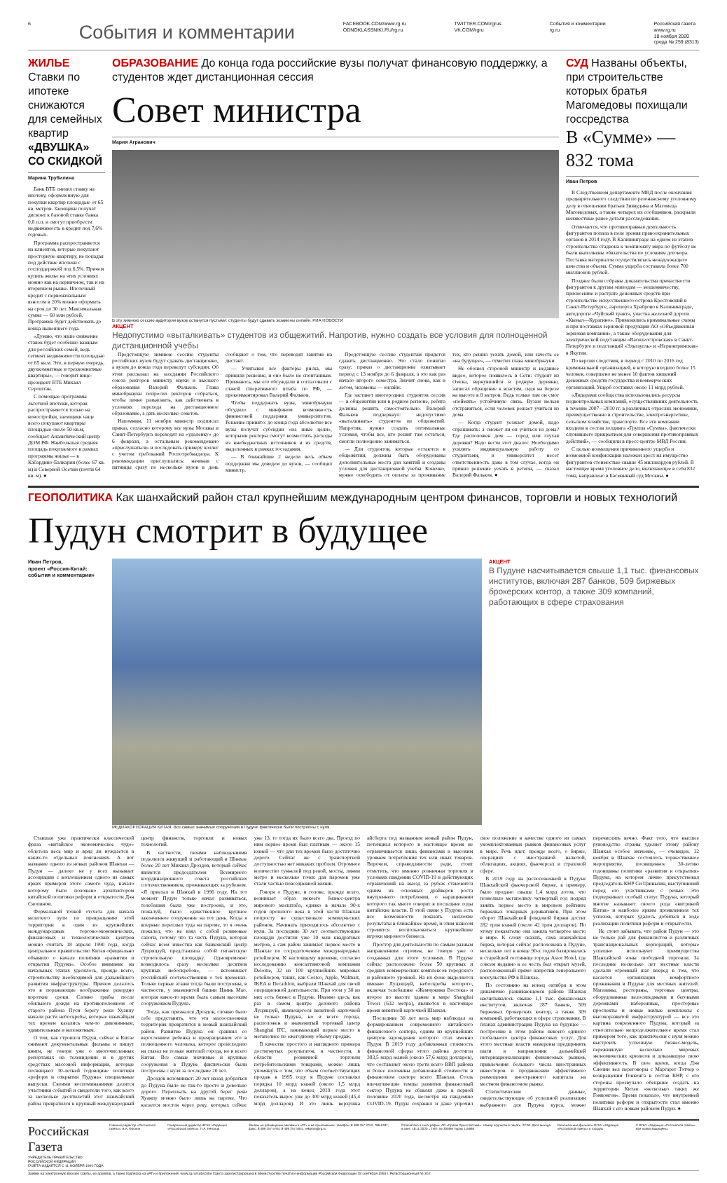6
События и комментарии
FACEBOOK.COM/www.rg.ru
ODNOKLASSNIKI.RU/rg.ru
TWITTER.COM/rgrus
VK.COM/rgru
События и комментарии
rg.ru
Российская газета
www.rg.ru
18 ноября 2020
среда № 259 (8313)
ЖИЛЬЕ Ставки по ипотеке снижаются для семейных квартир
«ДВУШКА» СО СКИДКОЙ
Марина Трубилина
Банк ВТБ снизил ставку на ипотеку, оформленную для покупки квартир площадью от 65 кв. метров. Заемщики получат дисконт к базовой ставке банка 0,8 п.п. и смогут приобрести недвижимость в кредит под 7,6% годовых.
Программа распространяется на клиентов, которые покупают просторную квартиру, не попадая под действие ипотеки с господдержкой под 6,5%. Причем купить жилье на этих условиях можно как на первичном, так и на вторичном рынке. Ипотечный кредит с первоначальным взносом в 20% можно оформить на срок до 30 лет. Максимальная сумма — 60 млн рублей. Программа будет действовать до конца нынешнего года.
«Думаю, что наше снижение ставок будет особенно важным для российских семей, ведь сегмент недвижимости площадью от 65 кв.м. Это, в первую очередь, двухкомнатные и трехкомнатные квартиры», — говорит вице-президент ВТБ Михаил Сероштан.
С помощью программы льготной ипотеки, которая распространяется только на новостройки, заемщики чаще всего покупают квартиры площадью около 50 кв.м, сообщает Аналитический центр ДОМ.РФ. Наибольшая средняя площадь покупаемого в рамках программы жилья — в Кабардино-Балкарии (более 67 кв. м) и Северной Осетии (почти 64 кв. м). ●
ОБРАЗОВАНИЕ До конца года российские вузы получат финансовую поддержку, а студентов ждет дистанционная сессия
Совет министра
Мария Агранович
В эту зимнюю сессию аудитории вузов останутся пустыми: студенты будут сдавать экзамены онлайн. РИА НОВОСТИ
АКЦЕНТ
Недопустимо «выталкивать» студентов из общежитий. Напротив, нужно создать все условия для полноценной дистанционной учебы
Предстоящую зимнюю сессию студенты российских вузов будут сдавать дистанционно, а вузам до конца года переведут субсидии. Об этом рассказал на заседании Российского союза ректоров министр науки и высшего образования Валерий Фальков. Глава минобрнауки попросил ректоров собраться, чтобы лично разъяснить, как действовать в условиях перехода на дистанционное образование, а дать несколько советов.
Напомним, 11 ноября министр подписал приказ, согласно которому все вузы Москвы и Санкт-Петербурга переходят на «удаленку» до 6 февраля, а остальным рекомендовано «прислушаться» и последовать примеру коллег с учетом требований Роспотребнадзора. К рекомендации прислушались: начиная с пятницы сразу по несколько вузов в день сообщают о том, что переводят занятия на дистант.
— Учитывая все факторы риска, мы приняли решение, и оно было не спонтанным. Признаюсь, мы его обсуждали и согласовали с главой Оперативного штаба по РФ, — прокомментировал Валерий Фальков.
Чтобы поддержать вузы, минобрнауки обсудило с минфином возможность финансовой поддержки университетов. Решение принято: до конца года абсолютно все вузы получат субсидии «на иные цели», которыми ректоры смогут возместить расходы из внебюджетных источников и из средств, выделенных в рамках госзадания.
— В ближайшие 2 недели весь объем поддержки мы доведем до вузов, — сообщил министр.
Предстоящую сессию студентам придется сдавать дистанционно. Это стало понятно сразу: приказ о дистанционке охватывает период с 13 ноября до 6 февраля, а это как раз начало второго семестра. Значит снова, как и летом, экзамены — онлайн.
Где застанет иногородних студентов сессия — в общежитии или в родном регионе, ребята должны решить самостоятельно. Валерий Фальков подчеркнул: недопустимо «выталкивать» студентов из общежитий. Напротив, нужно создать оптимальные условия, чтобы все, кто решит там остаться, смогли полноценно заниматься.
— Для студентов, которые остаются в общежитии, должны быть оборудованы дополнительные места для занятий и созданы условия для дистанционной учебы. Конечно, нужно освободить от оплаты за проживание тех, кто решил уехать домой, или зачесть ее «на будущее», — отметил глава минобрнауки.
Не обошел стороной министр и недавнее видео, которое появилось в Сети: студент из Омска, вернувшийся в родную деревню, записал обращение к властям, сидя на березе на высоте в 8 метров. Ведь только там он смог «поймать» устойчивую связь. Вузам нельзя отстраняться, если человек решает учиться из дома.
— Когда студент уезжает домой, надо спрашивать: а сможет ли он учиться из дома? Где расположен дом — город или глухая деревня? Надо вести этот диалог. Необходимо усилить индивидуальную работу со студентами, и университет несет ответственность даже в том случае, когда он принял решение уехать в регион, — сказал Валерий Фальков. ●
СУД Названы объекты, при строительстве которых братья Магомедовы похищали госсредства
В «Сумме» — 832 тома
Иван Петров
В Следственном департаменте МВД после окончания предварительного следствия по резонансному уголовному делу в отношении братьев Зиявудина и Магомеда Магомедовых, а также четырех их сообщников, раскрыли неизвестные ранее детали расследования.
Отмечается, что противоправная деятельность фигурантов попала в поле зрения правоохранительных органов в 2014 году. В Калининграде на одном из этапов строительства стадиона к чемпионату мира по футболу не были выполнены обязательства по условиям договора. Поставка материалов осуществлялась ненадлежащего качества и объема. Сумма ущерба составила более 700 миллионов рублей.
Позднее были собраны доказательства причастности фигурантов к другим эпизодам — мошенничеству, присвоению и растрате денежных средств при строительстве искусственного острова Крестовский в Санкт-Петербурге, аэропорта Храброво в Калининграде, автодороги «Чуйский тракт», участка железной дороги «Кызыл—Курагино». Применялись криминальные схемы и при поставках зерновой продукции АО «Объединенная зерновая компания», а также оборудования для электрической подстанции «Василеостровская» в Санкт-Петербурге и подстанций «Эльгаугль» и «Нерюнгринская» в Якутии.
По версии следствия, в период с 2010 по 2016 год криминальной организацией, в которую входило более 15 человек, совершено не менее 10 фактов хищений денежных средств государства и коммерческих организаций. Ущерб составил около 11 млрд рублей.
«Лидерами сообщества использовались ресурсы подконтрольных компаний, осуществлявших деятельность в течение 2007—2010 гг. в различных отраслях экономики, преимущественно в строительстве, электроэнергетике, сельском хозяйстве, транспорте. Все эти компании входили в состав холдинга «Группа «Сумма», фактически служившего прикрытием для совершения противоправных действий», — сообщили в пресс-центре МВД России.
С целью возмещения причиненного ущерба и возможной конфискации наложен арест на имущество фигурантов стоимостью свыше 45 миллиардов рублей. В настоящее время уголовное дело, включающее в себя 832 тома, направлено в Басманный суд Москвы. ●
ГЕОПОЛИТИКА Как шанхайский район стал крупнейшим международным центром финансов, торговли и новых технологий
Пудун смотрит в будущее
Иван Петров,
проект «Россия-Китай: события и комментарии»
МЕДИАКОРПОРАЦИЯ КИТАЯ. Все самые значимые сооружения в Пудуне фактически были построены с нуля.
АКЦЕНТ
В Пудуне насчитывается свыше 1,1 тыс. финансовых институтов, включая 287 банков, 509 биржевых брокерских контор, а также 309 компаний, работающих в сфере страхования
Ставшая уже практически классической фраза «китайское экономическое чудо» облетела весь мир и вряд ли нуждается в каких-то отдельных пояснениях. А вот название одного из новых районов Шанхая — Пудун — далеко не у всех вызывает ассоциации с воплощением одного из самых ярких примеров этого самого чуда, начало которому было положено архитектором китайской политики реформ и открытости Дэн Сяопином.
Формальной точкой отсчета для начала нелегкого пути по превращению этой территории в один из крупнейших международных торгово-экономических, финансовых и технологических центров можно считать 18 апреля 1990 года, когда центральное правительство Китая официально объявило о начале политики «развития и открытия Пудуна». Особое внимание на начальных этапах уделялось, прежде всего, строительству необходимой для дальнейшего развития инфраструктуры. Причем делалось это в поражающие воображение рекордно короткие сроки. Словно грибы после обильного дождя на противоположном от старого района Пуси берегу реки Хуанпу начали расти небоскребы, которые шанхайцам тех времен казались чем-то диковинным, удивительным и непонятным.
О том, как строился Пудун, сейчас в Китае снимают документальные фильмы и пишут книги, не говоря уже о многочисленных репортажах на телевидении и в других средствах массовой информации, которые посвящают 30-летней годовщине политики «реформ и открытия Пудуна» специальные выпуски. Своими воспоминаниями делятся участники событий и свидетели того, как всего за несколько десятилетий этот шанхайский район превратился в крупный международный центр финансов, торговли и новых технологий.
В частности, своими наблюдениями поделился живущий и работающий в Шанхае более 20 лет Михаил Дроздов, который сейчас является председателем Всемирного координационного совета российских соотечественников, проживающих за рубежом. «Я приехал в Шанхай в 1996 году. На тот момент Пудун только начал развиваться, телебашня была уже построена, и это, пожалуй, было единственное крупное законченное сооружение на тот день. Когда я впервые переплыл туда на пароме, то я очень пожалел, что не взял с собой резиновые сапоги, потому что та часть Пудуна, которая сейчас всем известна как банковский центр Луцзяцзуй, представляла собой гигантскую строительную площадку. Одновременно возводилось сразу несколько десятков крупных небоскребов», — вспоминает российский соотечественник о тех временах. Только первые этажи тогда были построены, в частности, у знаменитой башни Цзинь Мао, которая какое-то время была самым высоким сооружением Пудуна.
Тогда, как признался Дроздов, сложно было себе представить, что эта малоосвоенная территория превратится в новый шанхайский район. Развитие Пудуна он сравнил со взрослением ребенка и превращением его в полноценного человека, которое происходило на глазах не только жителей города, но и всего Китая. Все самые значимые и крупные сооружения в Пудуне фактически были построены с нуля за последние 20 лет.
Дроздов вспоминает: 20 лет назад добраться до Пудуна было не так-то просто и довольно дорого. Переплыть на другой берег реки Хуанпу можно было лишь на пароме. Что касается мостов через реку, которых сейчас уже 13, то тогда их было всего два. Проезд по ним первое время был платным — около 15 юаней — что для тех времен было достаточно дорого. Сейчас же с транспортной доступностью нет никаких проблем. Огромное количество туннелей под рекой, мосты, линии метро и несколько точек для паромов уже стали частью повседневной жизни.
Говоря о Пудуне, в голове, прежде всего, возникает образ некоего бизнес-центра мирового масштаба, однако в начале 90-х годов прошлого века в этой части Шанхая попросту не существовало коммерческих районов. Начинать приходилось абсолютно с нуля. За последние 30 лет соответствующие площади достигли уже 10 млн квадратных метров, а сам район занимает первое место в Шанхае по сосредоточению международных ретейлеров. К настоящему времени, согласно исследованию консалтинговой компании Deloitte, 32 из 100 крупнейших мировых ретейлеров, таких, как Costco, Apple, Walmart, IKEA и Decathlon, выбрали Шанхай для своей операционной деятельности. При этом у 30 из них есть бизнес в Пудуне. Именно здесь, как раз в самом центре делового района Луцзяцзуй, являющегося визитной карточкой не только Пудуна, но и всего города, расположен и знаменитый торговый центр Shanghai IFC, занимающий первое место в мегаполисе по ежегодному объему продаж.
В качестве простого и наглядного примера достигнутых результатов, в частности, в области розничной торговли потребительскими товарами, можно лишь упомянуть о том, что объем соответствующих продаж в 1995 году в Пудуне составлял порядка 10 млрд юаней (около 1,5 млрд долларов), а на конец 2019 года этот показатель вырос уже до 300 млрд юаней (45,4 млрд долларов). И это лишь верхушка айсберга под названием новый район Пудун, потенциал которого в настоящее время не ограничивается лишь финансами и высоким уровнем потребления тех или иных товаров. Впрочем, справедливости ради, стоит отметить, что именно розничная торговля в условиях пандемии COVID-19 и действующих ограничений на выезд за рубеж становится одним из основных драйверов роста внутреннего потребления, о наращивании которого так много говорят в последние годы китайские власти. В этой связи у Пудуна есть все возможности показать неплохие результаты в ближайшее время, и этим шансом стремятся воспользоваться крупнейшие игроки мирового бизнеса.
Простор для деятельности по самым разным направлениям огромен, не говоря уже о созданных для этого условиях. В Пудуне сейчас расположено более 50 крупных и средних коммерческих комплексов городского и районного уровней. На их фоне выделяется именно Луцзяцзуй, небоскребы которого, включая телебашню «Жемчужина Востока» и второе по высоте здание в мире Shanghai Tower (632 метра), являются в настоящее время визитной карточкой Шанхая.
Последние 30 лет весь мир наблюдал за формированием современного китайского финансового сектора, одним из крупнейших центров зарождения которого стал именно Пудун. В 2019 году добавленная стоимость финансовой сферы этого района достигла 383,5 млрд юаней (около 57,6 млрд долларов), что составляет около трети всего ВВП района и более половины добавленной стоимости в финансовом секторе всего Шанхая. Столь впечатляющие темпы развития финансовый сектор Пудуна не сбавлял даже в первой половине 2020 года, несмотря на пандемию COVID-19. Пудун сохранил и даже упрочил свое положение в качестве одного из самых укомплектованных рынков финансовых услуг в мире. Речь идет, прежде всего, о бирже, операциях с иностранной валютой, облигациях, акциях, фьючерсах и страховой сфере.
В 2019 году на расположенной в Пудуне Шанхайской фьючерсной бирже, к примеру, было продано свыше 1,4 млрд лотов, что позволило мегаполису четвертый год подряд занять первое место в мировом рейтинге биржевых товарных деривативов. При этом оборот Шанхайской фондовой биржи достиг 282 трлн юаней (около 42 трлн долларов). По этому показателю она заняла четвертое место в мире. К слову сказать, сама шанхайская биржа, которая сейчас расположена в Пудуне, несколько лет в конце 90-х годов базировалась в старейшей гостинице города Astor Hotel, где совсем недавно в ее честь был открыт музей, расположенный прямо напротив генерального консульства РФ в Шанхае.
По состоянию на конец октября в этом динамично развивающемся районе Шанхая насчитывалось свыше 1,1 тыс. финансовых институтов, включая 287 банков, 509 биржевых брокерских контор, а также 309 компаний, работающих в сфере страхования. В планах администрации Пудуна на будущее — построение в этом районе некоего единого глобального центра финансовых услуг. Для этого местные власти намерены предпринять шаги в направлении дальнейшей интернационализации финансовых рынков, привлечения большего числа иностранных инвесторов и продвижении эффективного размещения иностранного капитала на местном финансовом рынке.
Статистические данные, свидетельствующие об успешной реализации выбранного для Пудуна курса, можно перечислять вечно. Факт того, что высшее руководство страны уделяет этому району Шанхая особое значение, — очевиден. 12 ноября в Шанхае состоялось торжественное мероприятие, посвященное 30-летию годовщины политики «развития и открытия» Пудуна, на котором лично присутствовал председатель КНР Си Цзиньпин, выступивший перед его участниками с речью. Это подчеркивает особый статус Пудуна, который многие называют своего рода «витриной Китая» и наиболее ярким проявлением тех успехов, которых удалось добиться в ходе реализации политики реформ и открытости.
Не стоит забывать, что район Пудун — это не только рай для финансистов и различных транснациональных корпораций, которые успешно используют преимущества Шанхайской зоны свободной торговли. За последние несколько лет местные власти сделали огромный шаг вперед в том, что касается организации комфортного проживания в Пудуне для местных жителей. Магазины, рестораны, торговые центры, оборудованные велосипедными и беговыми дорожками набережные, просторные проспекты и новые жилые комплексы с высокоразвитой инфраструктурой — все это картина современного Пудуна, который за относительно непродолжительное время стал примером того, как практически с нуля можно выстроить успешную бизнес-модель, пережившую несколько мировых экономических кризисов и доказавшую свою эффективность. В свое время, когда Дэн Сяопин вел переговоры с Маргарет Тэтчер о возвращении Гонконга в состав КНР, с его стороны прозвучало обещание создать на территории Китая «несколько таких же Гонконгов». Время показало, что внутренней политики реформ и открытости стал именно Шанхай с его новым районом Пудун. ●
Российская Газета
УЧРЕДИТЕЛЬ ПРАВИТЕЛЬСТВО РОССИЙСКОЙ ФЕДЕРАЦИИ
ГАЗЕТА ИЗДАЕТСЯ С 11 НОЯБРЯ 1990 ГОДА
Главный редактор «Российской газеты»: В.А. Фронин
Генеральный директор ФГБУ «Редакция «Российской газеты»: П.А. Негоица
Заказы на размещение рекламы в «РГ» и ее приложениях: телефон: 8 499 257 3752, 786 6787; факс: 8 499 257 5764, 8 499 257 5041, reklama@rg.ru
Отпечатано в типографии: АО «Прайм Принт Москва». Номер подписан в печать: 22:00. Дата выхода в свет: 18.11.2020 г. ТИП. № 3059М Тираж 115966
Региональные филиалы ФГБУ «Редакция «Российской газеты» в городах
© ФГБУ «Редакция «Российской газеты». Все права защищены.
Заявки на электронную версию газеты, ее архивов, а также подписка на «РГ» и приложения: www.rg.ru/subscribe Газета зарегистрирована в Министерстве печати и информации Российской Федерации 28 сентября 1993 г. Регистрационный № 302